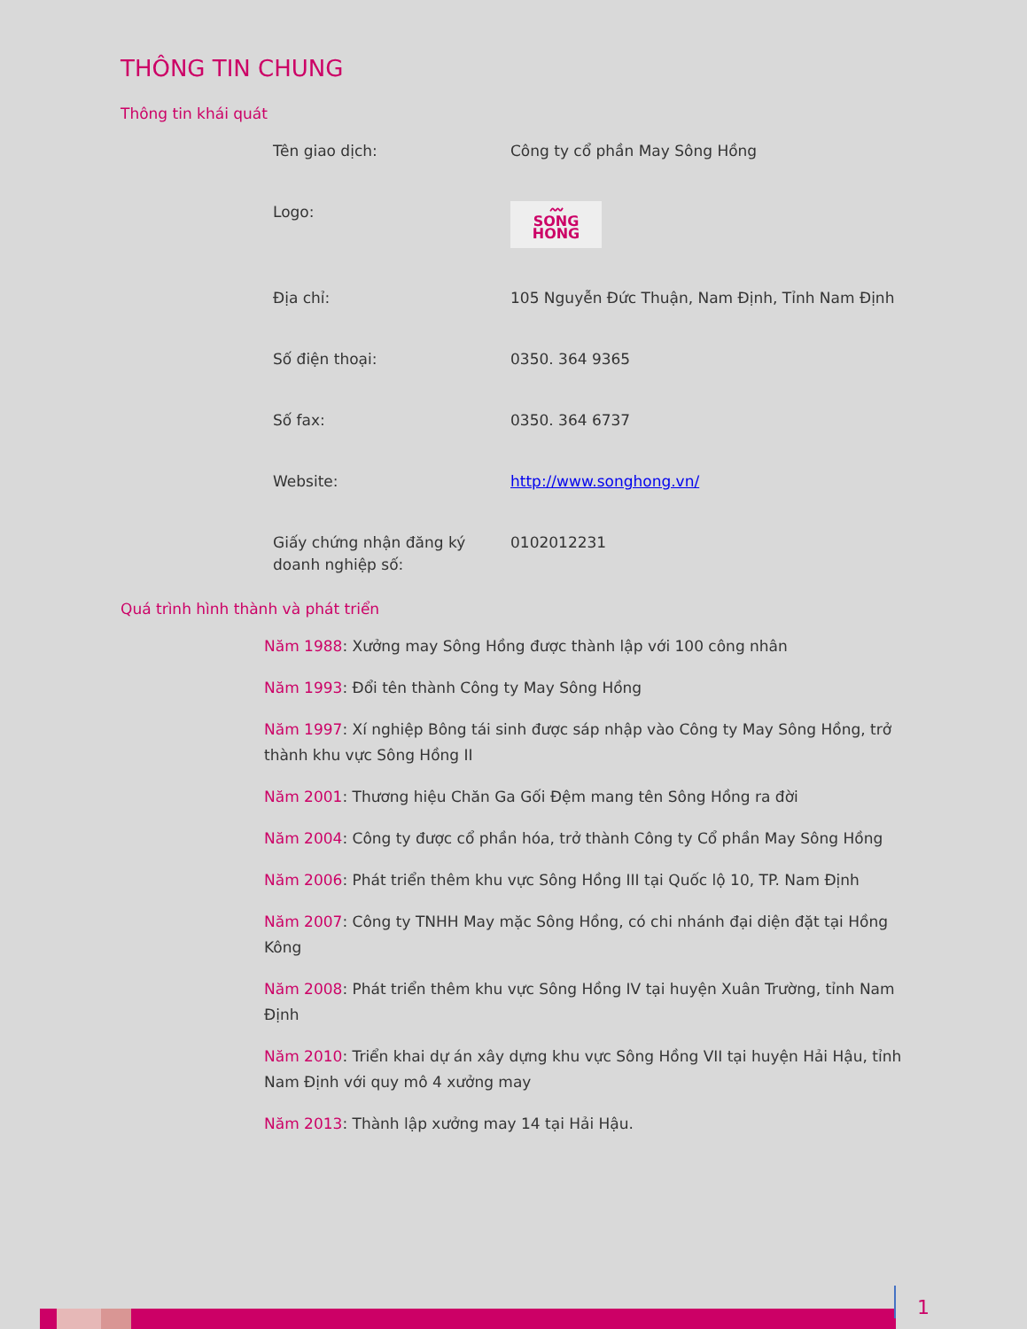THÔNG TIN CHUNG
Thông tin khái quát
| Tên giao dịch: | Công ty cổ phần May Sông Hồng |
| Logo: | 〰 SONG HONG |
| Địa chỉ: | 105 Nguyễn Đức Thuận, Nam Định, Tỉnh Nam Định |
| Số điện thoại: | 0350. 364 9365 |
| Số fax: | 0350. 364 6737 |
| Website: | http://www.songhong.vn/ |
| Giấy chứng nhận đăng ký doanh nghiệp số: | 0102012231 |
Quá trình hình thành và phát triển
Năm 1988: Xưởng may Sông Hồng được thành lập với 100 công nhân
Năm 1993: Đổi tên thành Công ty May Sông Hồng
Năm 1997: Xí nghiệp Bông tái sinh được sáp nhập vào Công ty May Sông Hồng, trở thành khu vực Sông Hồng II
Năm 2001: Thương hiệu Chăn Ga Gối Đệm mang tên Sông Hồng ra đời
Năm 2004: Công ty được cổ phần hóa, trở thành Công ty Cổ phần May Sông Hồng
Năm 2006: Phát triển thêm khu vực Sông Hồng III tại Quốc lộ 10, TP. Nam Định
Năm 2007: Công ty TNHH May mặc Sông Hồng, có chi nhánh đại diện đặt tại Hồng Kông
Năm 2008: Phát triển thêm khu vực Sông Hồng IV tại huyện Xuân Trường, tỉnh Nam Định
Năm 2010: Triển khai dự án xây dựng khu vực Sông Hồng VII tại huyện Hải Hậu, tỉnh Nam Định với quy mô 4 xưởng may
Năm 2013: Thành lập xưởng may 14 tại Hải Hậu.
1